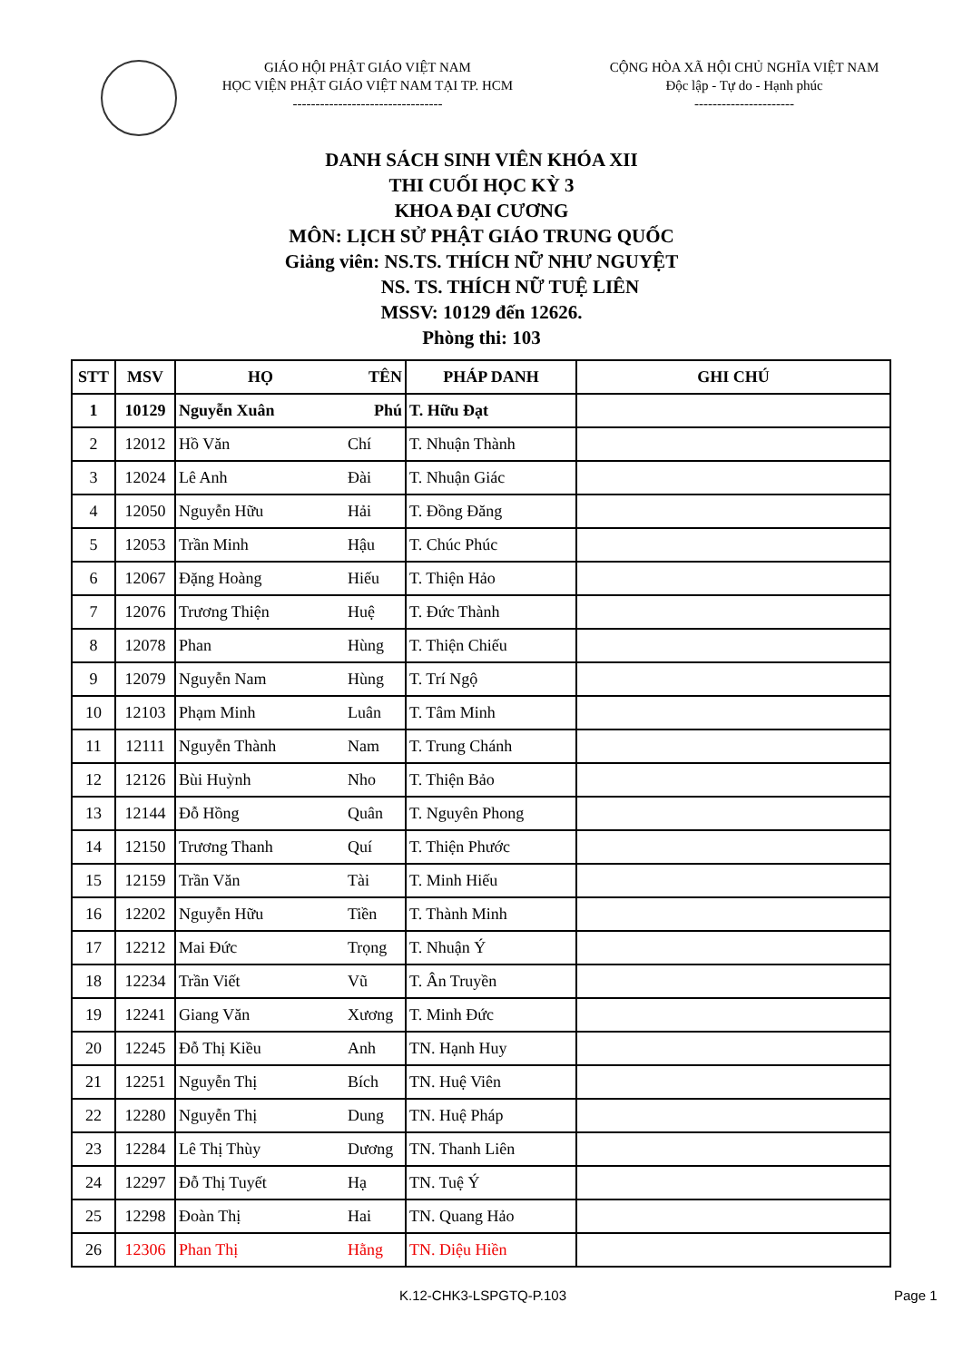GIÁO HỘI PHẬT GIÁO VIỆT NAM
HỌC VIỆN PHẬT GIÁO VIỆT NAM TẠI TP. HCM
---------------------------------
CỘNG HÒA XÃ HỘI CHỦ NGHĨA VIỆT NAM
Độc lập - Tự do - Hạnh phúc
----------------------
DANH SÁCH SINH VIÊN KHÓA XII
THI CUỐI HỌC KỲ 3
KHOA ĐẠI CƯƠNG
MÔN: LỊCH SỬ PHẬT GIÁO TRUNG QUỐC
Giảng viên: NS.TS. THÍCH NỮ NHƯ NGUYỆT
NS. TS. THÍCH NỮ TUỆ LIÊN
MSSV: 10129 đến 12626.
Phòng thi: 103
| STT | MSV | HỌ | TÊN | PHÁP DANH | GHI CHÚ |
| --- | --- | --- | --- | --- | --- |
| 1 | 10129 | Nguyễn Xuân | Phú | T. Hữu Đạt | |
| 2 | 12012 | Hồ Văn | Chí | T. Nhuận Thành | |
| 3 | 12024 | Lê Anh | Đài | T. Nhuận Giác | |
| 4 | 12050 | Nguyễn Hữu | Hải | T. Đồng Đăng | |
| 5 | 12053 | Trần Minh | Hậu | T. Chúc Phúc | |
| 6 | 12067 | Đặng Hoàng | Hiếu | T. Thiện Hảo | |
| 7 | 12076 | Trương Thiện | Huệ | T. Đức Thành | |
| 8 | 12078 | Phan | Hùng | T. Thiện Chiếu | |
| 9 | 12079 | Nguyễn Nam | Hùng | T. Trí Ngộ | |
| 10 | 12103 | Phạm Minh | Luân | T. Tâm Minh | |
| 11 | 12111 | Nguyễn Thành | Nam | T. Trung Chánh | |
| 12 | 12126 | Bùi Huỳnh | Nho | T. Thiện Bảo | |
| 13 | 12144 | Đỗ Hồng | Quân | T. Nguyên Phong | |
| 14 | 12150 | Trương Thanh | Quí | T. Thiện Phước | |
| 15 | 12159 | Trần Văn | Tài | T. Minh Hiếu | |
| 16 | 12202 | Nguyễn Hữu | Tiền | T. Thành Minh | |
| 17 | 12212 | Mai Đức | Trọng | T. Nhuận Ý | |
| 18 | 12234 | Trần Viết | Vũ | T. Ân Truyền | |
| 19 | 12241 | Giang Văn | Xương | T. Minh Đức | |
| 20 | 12245 | Đỗ Thị Kiều | Anh | TN. Hạnh Huy | |
| 21 | 12251 | Nguyễn Thị | Bích | TN. Huệ Viên | |
| 22 | 12280 | Nguyễn Thị | Dung | TN. Huệ Pháp | |
| 23 | 12284 | Lê Thị Thùy | Dương | TN. Thanh Liên | |
| 24 | 12297 | Đỗ Thị Tuyết | Hạ | TN. Tuệ Ý | |
| 25 | 12298 | Đoàn Thị | Hai | TN. Quang Hảo | |
| 26 | 12306 | Phan Thị | Hằng | TN. Diệu Hiền | |
K.12-CHK3-LSPGTQ-P.103 Page 1